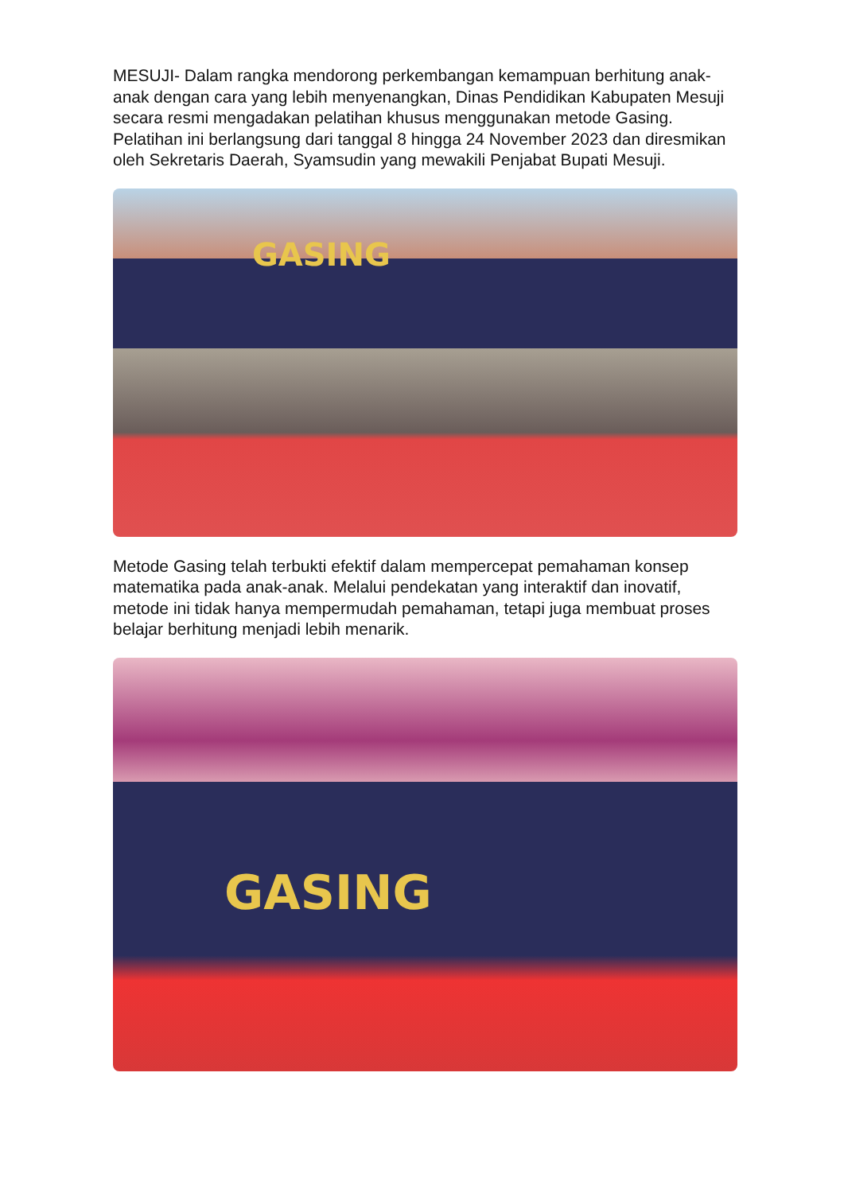MESUJI- Dalam rangka mendorong perkembangan kemampuan berhitung anak-anak dengan cara yang lebih menyenangkan, Dinas Pendidikan Kabupaten Mesuji secara resmi mengadakan pelatihan khusus menggunakan metode Gasing. Pelatihan ini berlangsung dari tanggal 8 hingga 24 November 2023 dan diresmikan oleh Sekretaris Daerah, Syamsudin yang mewakili Penjabat Bupati Mesuji.
GASING
Metode Gasing telah terbukti efektif dalam mempercepat pemahaman konsep matematika pada anak-anak. Melalui pendekatan yang interaktif dan inovatif, metode ini tidak hanya mempermudah pemahaman, tetapi juga membuat proses belajar berhitung menjadi lebih menarik.
GASING